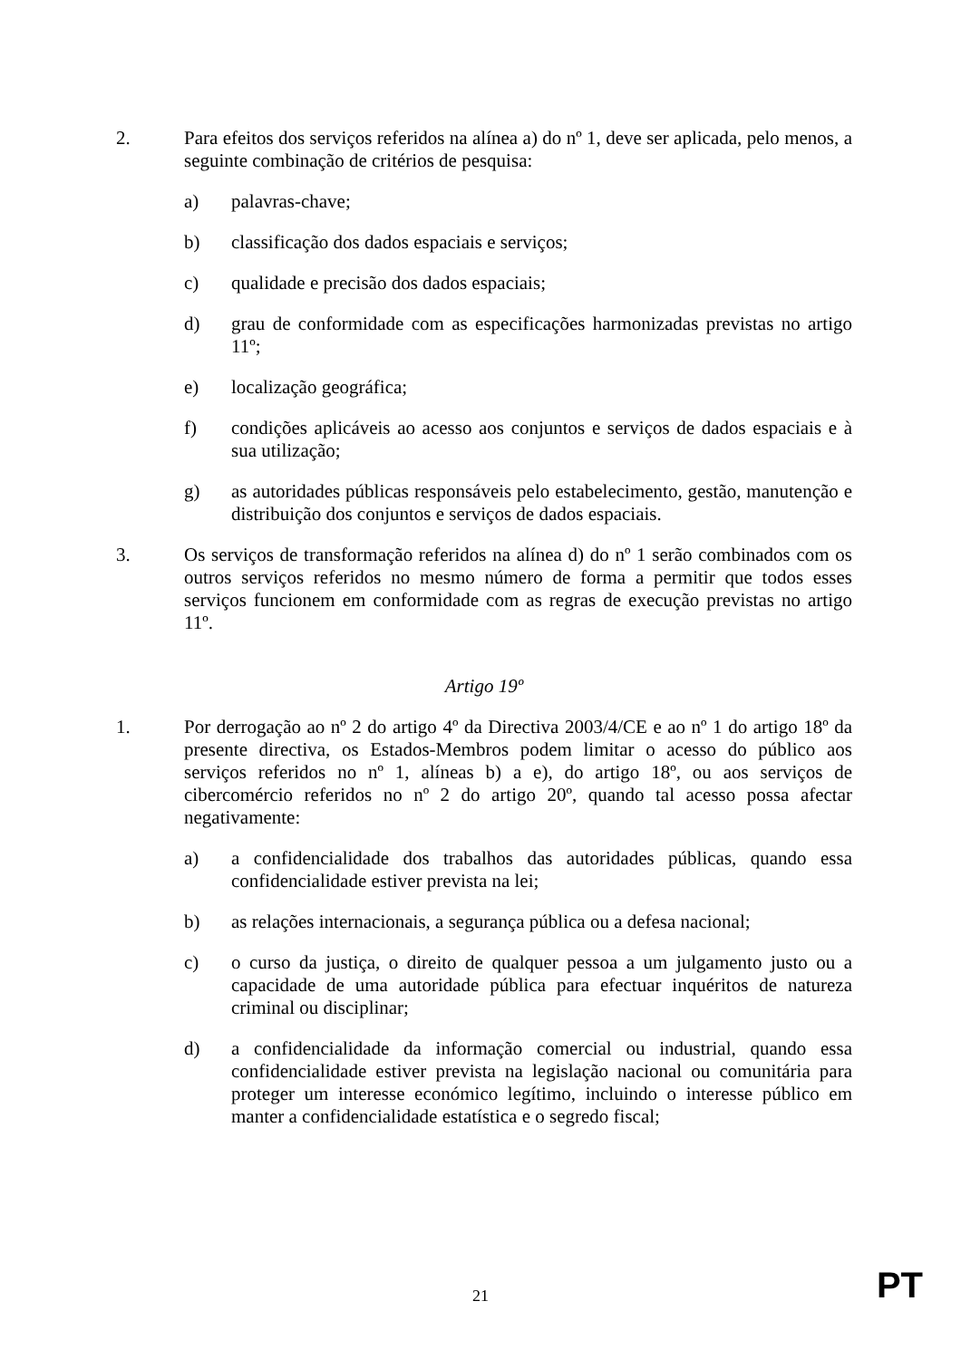2. Para efeitos dos serviços referidos na alínea a) do nº 1, deve ser aplicada, pelo menos, a seguinte combinação de critérios de pesquisa:
a) palavras-chave;
b) classificação dos dados espaciais e serviços;
c) qualidade e precisão dos dados espaciais;
d) grau de conformidade com as especificações harmonizadas previstas no artigo 11º;
e) localização geográfica;
f) condições aplicáveis ao acesso aos conjuntos e serviços de dados espaciais e à sua utilização;
g) as autoridades públicas responsáveis pelo estabelecimento, gestão, manutenção e distribuição dos conjuntos e serviços de dados espaciais.
3. Os serviços de transformação referidos na alínea d) do nº 1 serão combinados com os outros serviços referidos no mesmo número de forma a permitir que todos esses serviços funcionem em conformidade com as regras de execução previstas no artigo 11º.
Artigo 19º
1. Por derrogação ao nº 2 do artigo 4º da Directiva 2003/4/CE e ao nº 1 do artigo 18º da presente directiva, os Estados-Membros podem limitar o acesso do público aos serviços referidos no nº 1, alíneas b) a e), do artigo 18º, ou aos serviços de cibercomércio referidos no nº 2 do artigo 20º, quando tal acesso possa afectar negativamente:
a) a confidencialidade dos trabalhos das autoridades públicas, quando essa confidencialidade estiver prevista na lei;
b) as relações internacionais, a segurança pública ou a defesa nacional;
c) o curso da justiça, o direito de qualquer pessoa a um julgamento justo ou a capacidade de uma autoridade pública para efectuar inquéritos de natureza criminal ou disciplinar;
d) a confidencialidade da informação comercial ou industrial, quando essa confidencialidade estiver prevista na legislação nacional ou comunitária para proteger um interesse económico legítimo, incluindo o interesse público em manter a confidencialidade estatística e o segredo fiscal;
21
PT